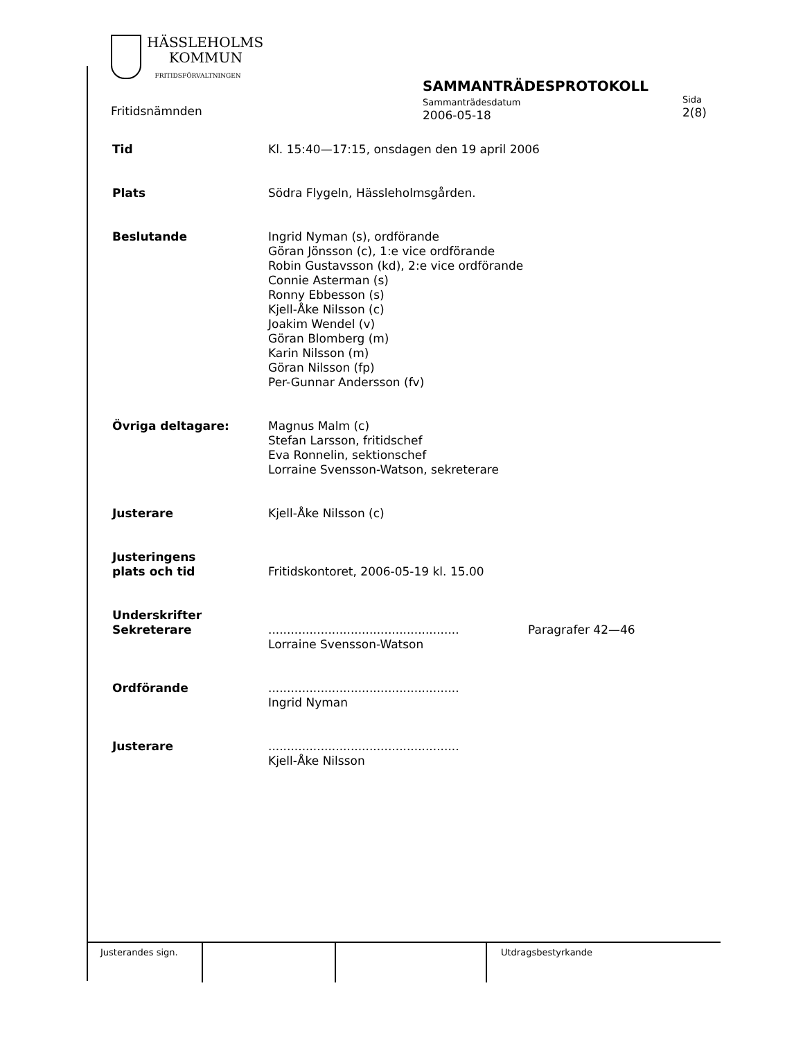HÄSSLEHOLMS
KOMMUN
FRITIDSFÖRVALTNINGEN
Fritidsnämnden
SAMMANTRÄDESPROTOKOLL
Sammanträdesdatum
2006-05-18
Sida
2(8)
Tid Kl. 15:40—17:15, onsdagen den 19 april 2006
Plats Södra Flygeln, Hässleholmsgården.
Beslutande Ingrid Nyman (s), ordförande
Göran Jönsson (c), 1:e vice ordförande
Robin Gustavsson (kd), 2:e vice ordförande
Connie Asterman (s)
Ronny Ebbesson (s)
Kjell-Åke Nilsson (c)
Joakim Wendel (v)
Göran Blomberg (m)
Karin Nilsson (m)
Göran Nilsson (fp)
Per-Gunnar Andersson (fv)
Övriga deltagare: Magnus Malm (c)
Stefan Larsson, fritidschef
Eva Ronnelin, sektionschef
Lorraine Svensson-Watson, sekreterare
Justerare Kjell-Åke Nilsson (c)
Justeringens
plats och tid
Fritidskontoret, 2006-05-19 kl. 15.00
Underskrifter
Sekreterare
...................................................
Lorraine Svensson-Watson
Paragrafer 42—46
Ordförande ...................................................
Ingrid Nyman
Justerare ...................................................
Kjell-Åke Nilsson
Justerandes sign.
Utdragsbestyrkande